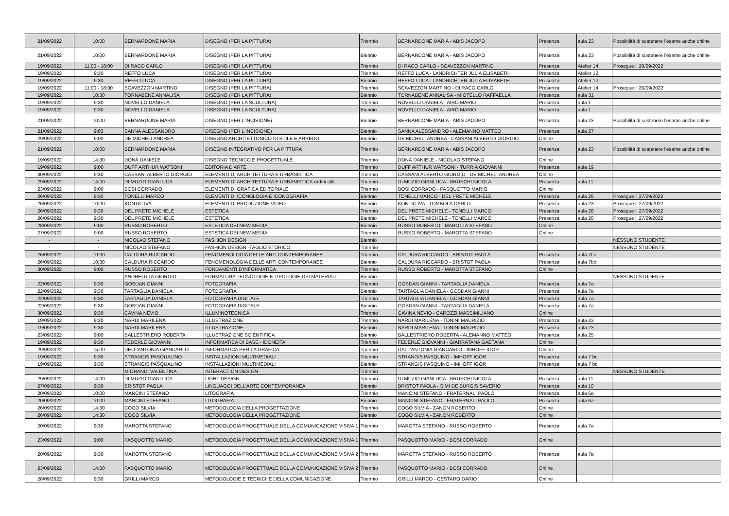| 21/09/2022 | 10:00 | BERNARDONE MARIA | DISEGNO (PER LA PITTURA) | Triennio | BERNARDONE MARIA - ABIS JACOPO | Presenza | aula 23 | Possibilità di sostenere l'esame anche online |
| 21/09/2022 | 10:00 | BERNARDONE MARIA | DISEGNO (PER LA PITTURA) | Biennio | BERNARDONE MARIA - ABIS JACOPO | Presenza | aula 23 | Possibilità di sostenere l'esame anche online |
| 19/09/2022 | 11:00 - 18:00 | DI RACO CARLO | DISEGNO (PER LA PITTURA) | Triennio | DI RACO CARLO - SCAVEZZON MARTINO | Presenza | Atelier 14 | Prosegue il 20/09/2022 |
| 19/09/2022 | 9:30 | REFFO LUCA | DISEGNO (PER LA PITTURA) | Triennio | REFFO LUCA - LANDRICHTER JULIA ELISABETH | Presenza | Atelier 12 | |
| 19/09/2022 | 9:30 | REFFO LUCA | DISEGNO (PER LA PITTURA) | Biennio | REFFO LUCA - LANDRICHTER JULIA ELISABETH | Presenza | Atelier 12 | |
| 19/09/2022 | 11:00 - 18:00 | SCAVEZZON MARTINO | DISEGNO (PER LA PITTURA) | Triennio | SCAVEZZON MARTINO - DI RACO CARLO | Presenza | Atelier 14 | Prosegue il 20/09/2022 |
| 19/09/2022 | 10:30 | TORNABENE ANNALISA | DISEGNO (PER LA PITTURA) | Biennio | TORNABENE ANNALISA - MIOTELLO RAFFAELLA | Presenza | aula 31 | |
| 19/09/2022 | 9:30 | NOVELLO DANIELA | DISEGNO (PER LA SCULTURA) | Triennio | NOVELLO DANIELA - AIRÒ MARIO | Presenza | aula 1 | |
| 19/09/2022 | 9:30 | NOVELLO DANIELA | DISEGNO (PER LA SCULTURA) | Biennio | NOVELLO DANIELA - AIRÒ MARIO | Presenza | aula 1 | |
| 21/09/2022 | 10:00 | BERNARDONE MARIA | DISEGNO (PER L'INCISIONE) | Biennio | BERNARDONE MARIA - ABIS JACOPO | Presenza | aula 23 | Possibilità di sostenere l'esame anche online |
| 21/09/2022 | 9:03 | SANNA ALESSANDRO | DISEGNO (PER L'INCISIONE) | Biennio | SANNA ALESSANDRO - ALEMANNO MATTEO | Presenza | aula 27 | |
| 29/09/2022 | 9:00 | DE MICHELI ANDREA | DISEGNO ARCHITETTONICO DI STILE E ARREDO | Biennio | DE MICHELI ANDREA - CASSANI ALBERTO GIORGIO | Online | | |
| 21/09/2022 | 10:00 | BERNARDONE MARIA | DISEGNO INTEGRATIVO PER LA PITTURA | Triennio | BERNARDONE MARIA - ABIS JACOPO | Presenza | aula 23 | Possibilità di sostenere l'esame anche online |
| 19/09/2022 | 14:30 | DONÀ DANIELE | DISEGNO TECNICO E PROGETTUALE | Triennio | DONÀ DANIELE - NICOLAO STEFANO | Online | | |
| 19/09/2022 | 9:00 | DUFF ARTHUR WATSONI | EDITORIA D’ARTE | Triennio | DUFF ARTHUR WATSONI - TURRIA GIOVANNI | Presenza | aula 19 | |
| 30/09/2022 | 9:30 | CASSANI ALBERTO GIORGIO | ELEMENTI DI ARCHITETTURA E URBANISTICA | Triennio | CASSANI ALBERTO GIORGIO - DE MICHELI ANDREA | Online | | |
| 29/09/2022 | 14:00 | DI MUZIO GIANLUCA | ELEMENTI DI ARCHITETTURA E URBANISTICA-ordini stili | Triennio | DI MUZIO GIANLUCA - BRUSCHI NICOLA | Presenza | aula 11 | |
| 23/09/2022 | 9:00 | BOSI CORRADO | ELEMENTI DI GRAFICA EDITORIALE | Triennio | BOSI CORRADO - PASQUOTTO MARIO | Online | | |
| 26/09/2022 | 9:30 | TONELLI MARCO | ELEMENTI DI ICONOLOGIA E ICONOGRAFIA | Biennio | TONELLI MARCO - DEL PRETE MICHELE | Presenza | aula 28 | Prosegue il 27/09/2022 |
| 26/09/2022 | 10:00 | KONTIC IVA | ELEMENTI DI PRODUZIONE VIDEO | Biennio | KONTIC IVA - TOMBOLA CARLO | Presenza | aula 23 | Prosegue il 27/09/2022 |
| 26/09/2022 | 9:30 | DEL PRETE MICHELE | ESTETICA | Triennio | DEL PRETE MICHELE - TONELLI MARCO | Presenza | aula 28 | Prosegue il 27/09/2022 |
| 26/09/2022 | 9:30 | DEL PRETE MICHELE | ESTETICA | Biennio | DEL PRETE MICHELE - TONELLI MARCO | Presenza | aula 28 | Prosegue il 27/09/2022 |
| 28/09/2022 | 9:00 | RUSSO ROBERTO | ESTETICA DEI NEW MEDIA | Biennio | RUSSO ROBERTO - MAROTTA STEFANO | Online | | |
| 27/09/2022 | 9:00 | RUSSO ROBERTO | ESTETICA DEI NEW MEDIA | Triennio | RUSSO ROBERTO - MAROTTA STEFANO | Online | | |
| - | - | NICOLAO STEFANO | FASHION DESIGN | Biennio | | | | NESSUNO STUDENTE |
| - | - | NICOLAO STEFANO | FASHION DESIGN -TAGLIO STORICO | Triennio | | | | NESSUNO STUDENTE |
| 26/09/2022 | 10:30 | CALDURA RICCARDO | FENOMENOLOGIA DELLE ARTI CONTEMPORANEE | Triennio | CALDURA RICCARDO - BRISTOT PAOLA | Presenza | aula 7bc | |
| 26/09/2022 | 10:30 | CALDURA RICCARDO | FENOMENOLOGIA DELLE ARTI CONTEMPORANEE | Biennio | CALDURA RICCARDO - BRISTOT PAOLA | Presenza | aula 7bc | |
| 30/09/2022 | 9:00 | RUSSO ROBERTO | FONDAMENTI D'INFORMATICA | Triennio | RUSSO ROBERTO - MAROTTA STEFANO | Online | | |
| - | - | ANDREOTTA GIORGIO | FORMATURA TECNOLOGIE E TIPOLOGIE DEI MATERIALI | Biennio | | | | NESSUNO STUDENTE |
| 22/09/2022 | 9:30 | GOSDAN GIANNI | FOTOGRAFIA | Triennio | GOSDAN GIANNI - TARTAGLIA DANIELA | Presenza | aula 7a | |
| 22/09/2022 | 9:30 | TARTAGLIA DANIELA | FOTOGRAFIA | Biennio | TARTAGLIA DANIELA - GOSDAN GIANNI | Presenza | aula 7a | |
| 22/09/2022 | 9:30 | TARTAGLIA DANIELA | FOTOGRAFIA DIGITALE | Triennio | TARTAGLIA DANIELA - GOSDAN GIANNI | Presenza | aula 7a | |
| 22/09/2022 | 9:30 | GOSDAN GIANNI | FOTOGRAFIA DIGITALE | Biennio | GOSDAN GIANNI - TARTAGLIA DANIELA | Presenza | aula 7a | |
| 30/09/2022 | 9:30 | CAVINA NEVIO | ILLUMINOTECNICA | Triennio | CAVINA NEVIO - CAROZZI MASSIMILIANO | Online | | |
| 19/09/2022 | 9:30 | NARDI MARILENA | ILLUSTRAZIONE | Triennio | NARDI MARILENA - TONINI MAURIZIO | Presenza | aula 23 | |
| 19/09/2022 | 9:30 | NARDI MARILENA | ILLUSTRAZIONE | Biennio | NARDI MARILENA - TONINI MAURIZIO | Presenza | aula 23 | |
| 23/09/2022 | 9:00 | BALLESTRIERO ROBERTA | ILLUSTRAZIONE SCIENTIFICA | Biennio | BALLESTRIERO ROBERTA - ALEMANNO MATTEO | Presenza | aula 25 | |
| 19/09/2022 | 9:30 | FEDERLE GIOVANNI | INFORMATICA DI BASE - IDONEITA' | Triennio | FEDERLE GIOVANNI - GIARRATANA GAETANA | Online | | |
| 29/09/2022 | 15:00 | DELL'ANTONIA GIANCARLO | INFORMATICA PER LA GRAFICA | Triennio | DALL'ANTONIA GIANCARLO - IMHOFF IGOR | Online | | |
| 19/09/2022 | 9:30 | STRANGIS PASQUALINO | INSTALLAZIONI MULTIMEDIALI | Triennio | STRANGIS PASQUINO - IMHOFF IGOR | Presenza | aula 7 bc | |
| 19/09/2022 | 9:30 | STRANGIS PASQUALINO | INSTALLAZIONI MULTIMEDIALI | Biennio | STRANGIS PASQUINO - IMHOFF IGOR | Presenza | aula 7 bc | |
| - | - | MIORANDI VALENTINA | INTERACTION DESIGN | Triennio | | | | NESSUNO STUDENTE |
| 29/09/2022 | 14:00 | DI MUZIO GIANLUCA | LIGHT DESIGN | Triennio | DI MUZIO GIANLUCA - BRUSCHI NICOLA | Presenza | aula 11 | |
| 27/09/2022 | 9:30 | BRISTOT PAOLA | LINGUAGGI DELL’ARTE CONTEMPORANEA | Biennio | BRISTOT PAOLA - SIMI DE BURGIS SAVERIO | Presenza | aula 10 | |
| 20/09/2022 | 10:00 | MANCINI STEFANO | LITOGRAFIA | Triennio | MANCINI STEFANO - FRATERNALI PAOLO | Presenza | aula 6a | |
| 20/09/2022 | 10:00 | MANCINI STEFANO | LITOGRAFIA | Biennio | MANCINI STEFANO - FRATERNALI PAOLO | Presenza | aula 6a | |
| 26/09/2022 | 14:30 | COGO SILVIA | METODOLOGIA DELLA PROGETTAZIONE | Triennio | COGO SILVIA - ZANON ROBERTO | Online | | |
| 26/09/2022 | 14:30 | COGO SILVIA | METODOLOGIA DELLA PROGETTAZIONE | Biennio | COGO SILVIA - ZANON ROBERTO | Online | | |
| 20/09/2022 | 9:30 | MAROTTA STEFANO | METODOLOGIA PROGETTUALE DELLA COMUNICAZIONE VISIVA 1 | Triennio | MAROTTA STEFANO - RUSSO ROBERTO | Presenza | aula 7a | |
| 23/09/2022 | 9:00 | PASQUOTTO MARIO | METODOLOGIA PROGETTUALE DELLA COMUNICAZIONE VISIVA 1 | Triennio | PASQUOTTO MARIO - BOSI CORRADO | Online | | |
| 20/09/2022 | 9:30 | MAROTTA STEFANO | METODOLOGIA PROGETTUALE DELLA COMUNICAZIONE VISIVA 2 | Triennio | MAROTTA STEFANO - RUSSO ROBERTO | Presenza | aula 7a | |
| 23/09/2022 | 14:00 | PASQUOTTO MARIO | METODOLOGIA PROGETTUALE DELLA COMUNICAZIONE VISIVA 2 | Triennio | PASQUOTTO MARIO - BOSI CORRADO | Online | | |
| 28/09/2022 | 9:30 | GRILLI MARCO | METODOLOGIE E TECNICHE DELLA COMUNICAZIONE | Triennio | GRILLI MARCO - CESTARO DARIO | Online | | |